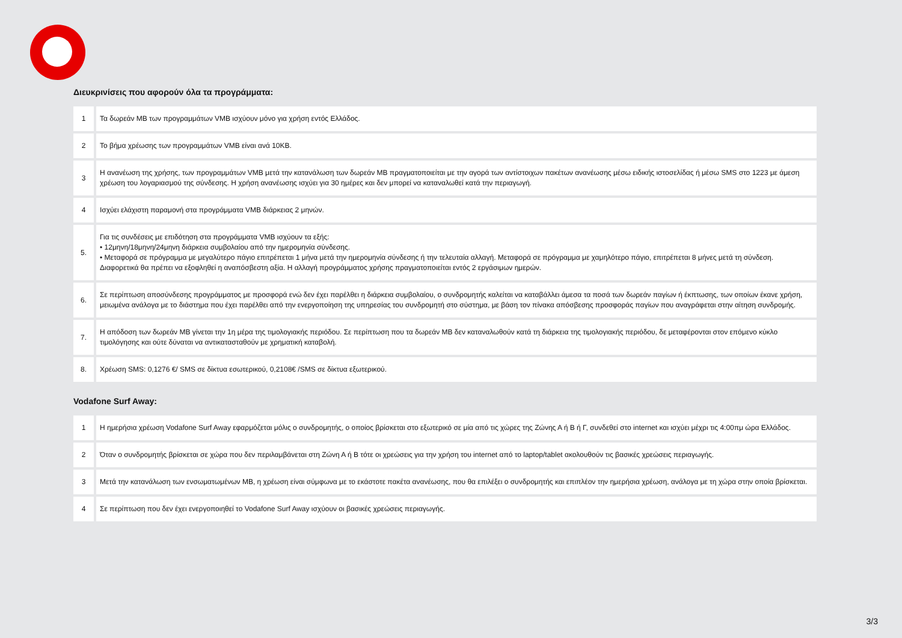Διευκρινίσεις που αφορούν όλα τα προγράμματα:
| 1 | Τα δωρεάν MB των προγραμμάτων VMB ισχύουν μόνο για χρήση εντός Ελλάδος. |
| 2 | Το βήμα χρέωσης των προγραμμάτων VMB είναι ανά 10KB. |
| 3 | Η ανανέωση της χρήσης, των προγραμμάτων VMB μετά την κατανάλωση των δωρεάν MB πραγματοποιείται με την αγορά των αντίστοιχων πακέτων ανανέωσης μέσω ειδικής ιστοσελίδας ή μέσω SMS στο 1223 με άμεση χρέωση του λογαριασμού της σύνδεσης. Η χρήση ανανέωσης ισχύει για 30 ημέρες και δεν μπορεί να καταναλωθεί κατά την περιαγωγή. |
| 4 | Ισχύει ελάχιστη παραμονή στα προγράμματα VMB διάρκειας 2 μηνών. |
| 5. | Για τις συνδέσεις με επιδότηση στα προγράμματα VMB ισχύουν τα εξής: • 12μηνη/18μηνη/24μηνη διάρκεια συμβολαίου από την ημερομηνία σύνδεσης. • Μεταφορά σε πρόγραμμα με μεγαλύτερο πάγιο επιτρέπεται 1 μήνα μετά την ημερομηνία σύνδεσης ή την τελευταία αλλαγή. Μεταφορά σε πρόγραμμα με χαμηλότερο πάγιο, επιτρέπεται 8 μήνες μετά τη σύνδεση. Διαφορετικά θα πρέπει να εξοφληθεί η αναπόσβεστη αξία. Η αλλαγή προγράμματος χρήσης πραγματοποιείται εντός 2 εργάσιμων ημερών. |
| 6. | Σε περίπτωση αποσύνδεσης προγράμματος με προσφορά ενώ δεν έχει παρέλθει η διάρκεια συμβολαίου, ο συνδρομητής καλείται να καταβάλλει άμεσα τα ποσά των δωρεάν παγίων ή έκπτωσης, των οποίων έκανε χρήση, μειωμένα ανάλογα με το διάστημα που έχει παρέλθει από την ενεργοποίηση της υπηρεσίας του συνδρομητή στο σύστημα, με βάση τον πίνακα απόσβεσης προσφοράς παγίων που αναγράφεται στην αίτηση συνδρομής. |
| 7. | Η απόδοση των δωρεάν MB γίνεται την 1η μέρα της τιμολογιακής περιόδου. Σε περίπτωση που τα δωρεάν MB δεν καταναλωθούν κατά τη διάρκεια της τιμολογιακής περιόδου, δε μεταφέρονται στον επόμενο κύκλο τιμολόγησης και ούτε δύναται να αντικατασταθούν με χρηματική καταβολή. |
| 8. | Χρέωση SMS: 0,1276 €/ SMS σε δίκτυα εσωτερικού, 0,2108€ /SMS σε δίκτυα εξωτερικού. |
Vodafone Surf Away:
| 1 | Η ημερήσια χρέωση Vodafone Surf Away εφαρμόζεται μόλις ο συνδρομητής, ο οποίος βρίσκεται στο εξωτερικό σε μία από τις χώρες της Ζώνης Α ή Β ή Γ, συνδεθεί στο internet και ισχύει μέχρι τις 4:00πμ ώρα Ελλάδος. |
| 2 | Όταν ο συνδρομητής βρίσκεται σε χώρα που δεν περιλαμβάνεται στη Ζώνη Α ή Β τότε οι χρεώσεις για την χρήση του internet από το laptop/tablet ακολουθούν τις βασικές χρεώσεις περιαγωγής. |
| 3 | Μετά την κατανάλωση των ενσωματωμένων MB, η χρέωση είναι σύμφωνα με το εκάστοτε πακέτα ανανέωσης, που θα επιλέξει ο συνδρομητής και επιπλέον την ημερήσια χρέωση, ανάλογα με τη χώρα στην οποία βρίσκεται. |
| 4 | Σε περίπτωση που δεν έχει ενεργοποιηθεί το Vodafone Surf Away ισχύουν οι βασικές χρεώσεις περιαγωγής. |
3/3